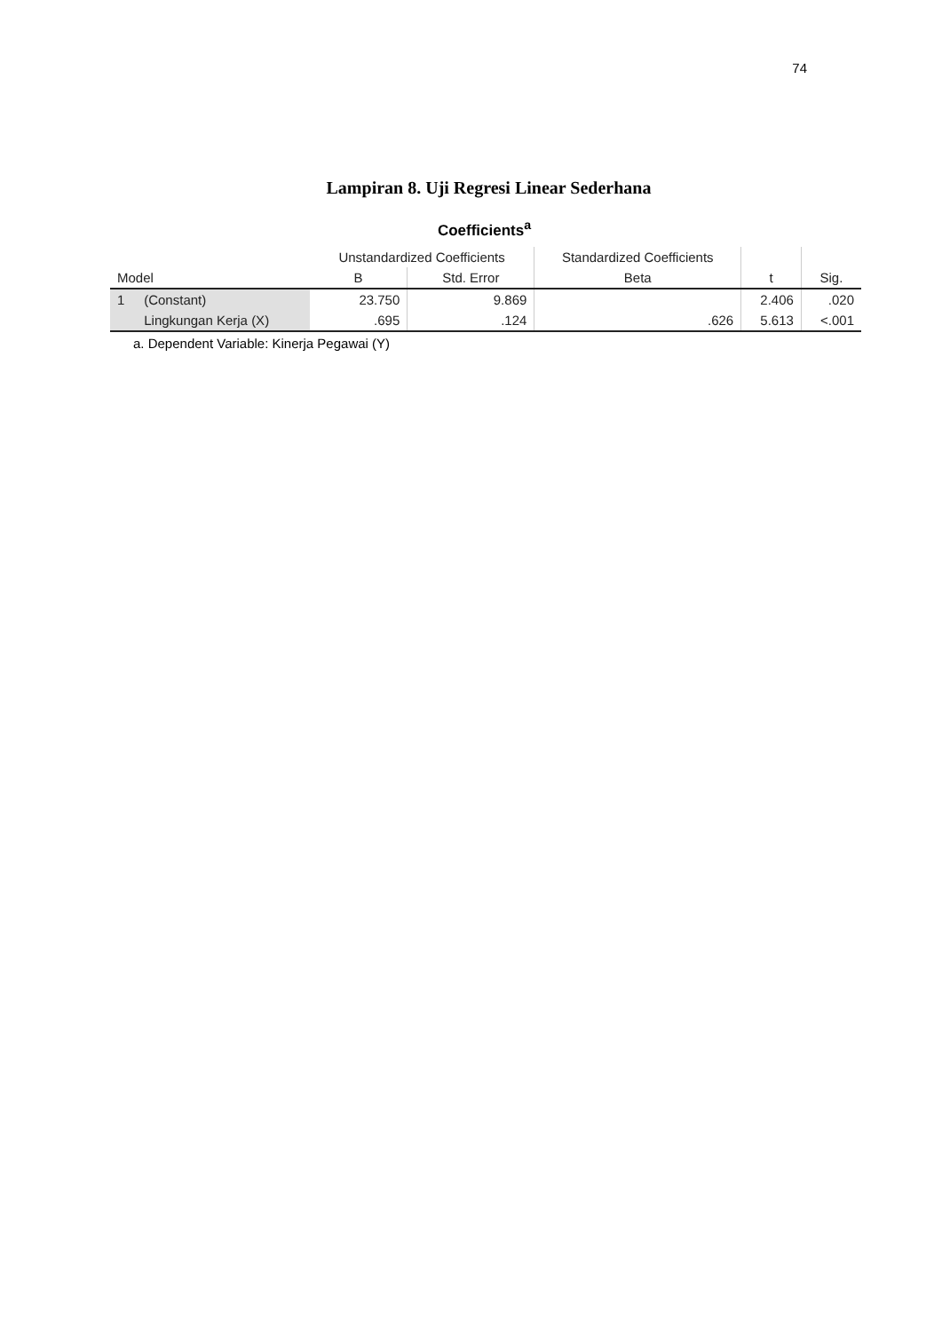74
Lampiran 8. Uji Regresi Linear Sederhana
Coefficients<sup>a</sup>
| Model | | Unstandardized Coefficients | | Standardized Coefficients | t | Sig. |
| --- | --- | --- | --- | --- | --- | --- |
| | | B | Std. Error | Beta | | |
| 1 | (Constant) | 23.750 | 9.869 | | 2.406 | .020 |
| | Lingkungan Kerja (X) | .695 | .124 | .626 | 5.613 | <.001 |
a. Dependent Variable: Kinerja Pegawai (Y)